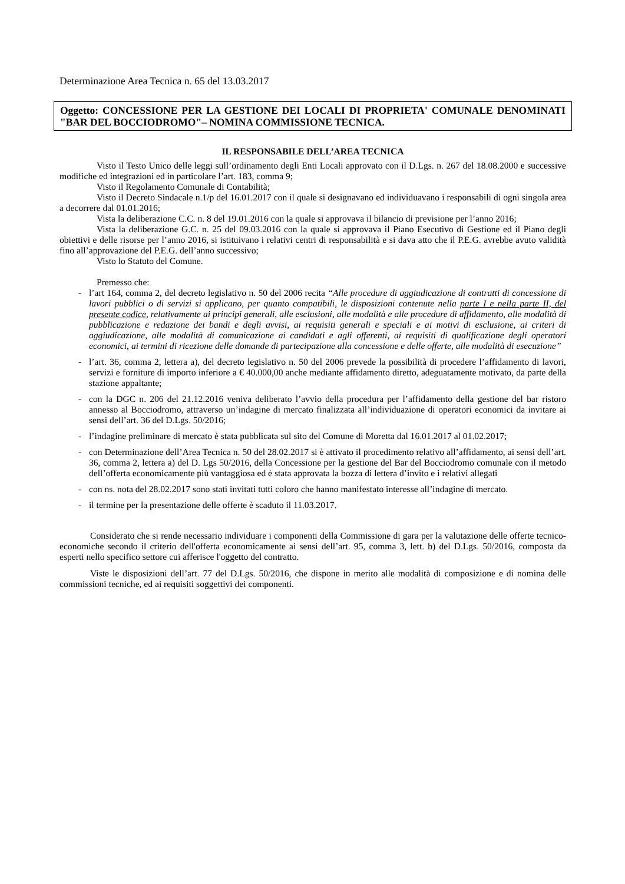Determinazione Area Tecnica n. 65 del 13.03.2017
Oggetto: CONCESSIONE PER LA GESTIONE DEI LOCALI DI PROPRIETA' COMUNALE DENOMINATI "BAR DEL BOCCIODROMO"– NOMINA COMMISSIONE TECNICA.
IL RESPONSABILE DELL’AREA TECNICA
Visto il Testo Unico delle leggi sull’ordinamento degli Enti Locali approvato con il D.Lgs. n. 267 del 18.08.2000 e successive modifiche ed integrazioni ed in particolare l’art. 183, comma 9;
Visto il Regolamento Comunale di Contabilità;
Visto il Decreto Sindacale n.1/p del 16.01.2017 con il quale si designavano ed individuavano i responsabili di ogni singola area a decorrere dal 01.01.2016;
Vista la deliberazione C.C. n. 8 del 19.01.2016 con la quale si approvava il bilancio di previsione per l’anno 2016;
Vista la deliberazione G.C. n. 25 del 09.03.2016 con la quale si approvava il Piano Esecutivo di Gestione ed il Piano degli obiettivi e delle risorse per l’anno 2016, si istituivano i relativi centri di responsabilità e si dava atto che il P.E.G. avrebbe avuto validità fino all’approvazione del P.E.G. dell’anno successivo;
Visto lo Statuto del Comune.
Premesso che:
- l’art 164, comma 2, del decreto legislativo n. 50 del 2006 recita “Alle procedure di aggiudicazione di contratti di concessione di lavori pubblici o di servizi si applicano, per quanto compatibili, le disposizioni contenute nella parte I e nella parte II, del presente codice, relativamente ai principi generali, alle esclusioni, alle modalità e alle procedure di affidamento, alle modalità di pubblicazione e redazione dei bandi e degli avvisi, ai requisiti generali e speciali e ai motivi di esclusione, ai criteri di aggiudicazione, alle modalità di comunicazione ai candidati e agli offerenti, ai requisiti di qualificazione degli operatori economici, ai termini di ricezione delle domande di partecipazione alla concessione e delle offerte, alle modalità di esecuzione”
- l’art. 36, comma 2, lettera a), del decreto legislativo n. 50 del 2006 prevede la possibilità di procedere l’affidamento di lavori, servizi e forniture di importo inferiore a € 40.000,00 anche mediante affidamento diretto, adeguatamente motivato, da parte della stazione appaltante;
- con la DGC n. 206 del 21.12.2016 veniva deliberato l’avvio della procedura per l’affidamento della gestione del bar ristoro annesso al Bocciodromo, attraverso un’indagine di mercato finalizzata all’individuazione di operatori economici da invitare ai sensi dell’art. 36 del D.Lgs. 50/2016;
- l’indagine preliminare di mercato è stata pubblicata sul sito del Comune di Moretta dal 16.01.2017 al 01.02.2017;
- con Determinazione dell’Area Tecnica n. 50 del 28.02.2017 si è attivato il procedimento relativo all’affidamento, ai sensi dell’art. 36, comma 2, lettera a) del D. Lgs 50/2016, della Concessione per la gestione del Bar del Bocciodromo comunale con il metodo dell’offerta economicamente più vantaggiosa ed è stata approvata la bozza di lettera d’invito e i relativi allegati
- con ns. nota del 28.02.2017 sono stati invitati tutti coloro che hanno manifestato interesse all’indagine di mercato.
- il termine per la presentazione delle offerte è scaduto il 11.03.2017.
Considerato che si rende necessario individuare i componenti della Commissione di gara per la valutazione delle offerte tecnico-economiche secondo il criterio dell'offerta economicamente ai sensi dell’art. 95, comma 3, lett. b) del D.Lgs. 50/2016, composta da esperti nello specifico settore cui afferisce l'oggetto del contratto.
Viste le disposizioni dell’art. 77 del D.Lgs. 50/2016, che dispone in merito alle modalità di composizione e di nomina delle commissioni tecniche, ed ai requisiti soggettivi dei componenti.